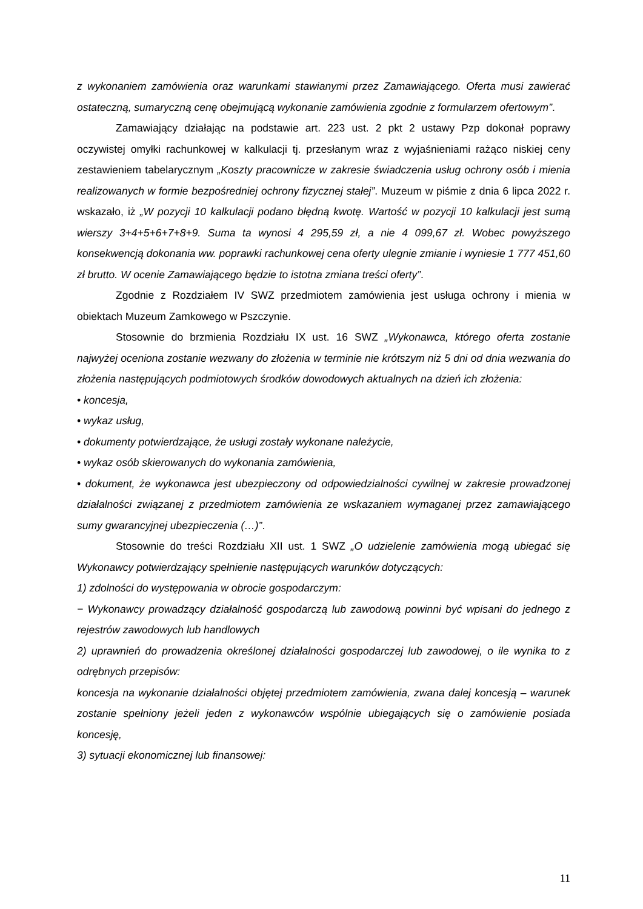z wykonaniem zamówienia oraz warunkami stawianymi przez Zamawiającego. Oferta musi zawierać ostateczną, sumaryczną cenę obejmującą wykonanie zamówienia zgodnie z formularzem ofertowym”.
Zamawiający działając na podstawie art. 223 ust. 2 pkt 2 ustawy Pzp dokonał poprawy oczywistej omyłki rachunkowej w kalkulacji tj. przesłanym wraz z wyjaśnieniami rażąco niskiej ceny zestawieniem tabelarycznym „Koszty pracownicze w zakresie świadczenia usług ochrony osób i mienia realizowanych w formie bezpośredniej ochrony fizycznej stałej”. Muzeum w piśmie z dnia 6 lipca 2022 r. wskazało, iż „W pozycji 10 kalkulacji podano błędną kwotę. Wartość w pozycji 10 kalkulacji jest sumą wierszy 3+4+5+6+7+8+9. Suma ta wynosi 4 295,59 zł, a nie 4 099,67 zł. Wobec powyższego konsekwencją dokonania ww. poprawki rachunkowej cena oferty ulegnie zmianie i wyniesie 1 777 451,60 zł brutto. W ocenie Zamawiającego będzie to istotna zmiana treści oferty”.
Zgodnie z Rozdziałem IV SWZ przedmiotem zamówienia jest usługa ochrony i mienia w obiektach Muzeum Zamkowego w Pszczynie.
Stosownie do brzmienia Rozdziału IX ust. 16 SWZ „Wykonawca, którego oferta zostanie najwyżej oceniona zostanie wezwany do złożenia w terminie nie krótszym niż 5 dni od dnia wezwania do złożenia następujących podmiotowych środków dowodowych aktualnych na dzień ich złożenia:
• koncesja,
• wykaz usług,
• dokumenty potwierdzające, że usługi zostały wykonane należycie,
• wykaz osób skierowanych do wykonania zamówienia,
• dokument, że wykonawca jest ubezpieczony od odpowiedzialności cywilnej w zakresie prowadzonej działalności związanej z przedmiotem zamówienia ze wskazaniem wymaganej przez zamawiającego sumy gwarancyjnej ubezpieczenia (…)”.
Stosownie do treści Rozdziału XII ust. 1 SWZ „O udzielenie zamówienia mogą ubiegać się Wykonawcy potwierdzający spełnienie następujących warunków dotyczących:
1) zdolności do występowania w obrocie gospodarczym:
− Wykonawcy prowadzący działalność gospodarczą lub zawodową powinni być wpisani do jednego z rejestrów zawodowych lub handlowych
2) uprawnień do prowadzenia określonej działalności gospodarczej lub zawodowej, o ile wynika to z odrębnych przepisów:
koncesja na wykonanie działalności objętej przedmiotem zamówienia, zwana dalej koncesją – warunek zostanie spełniony jeżeli jeden z wykonawców wspólnie ubiegających się o zamówienie posiada koncesję,
3) sytuacji ekonomicznej lub finansowej:
11